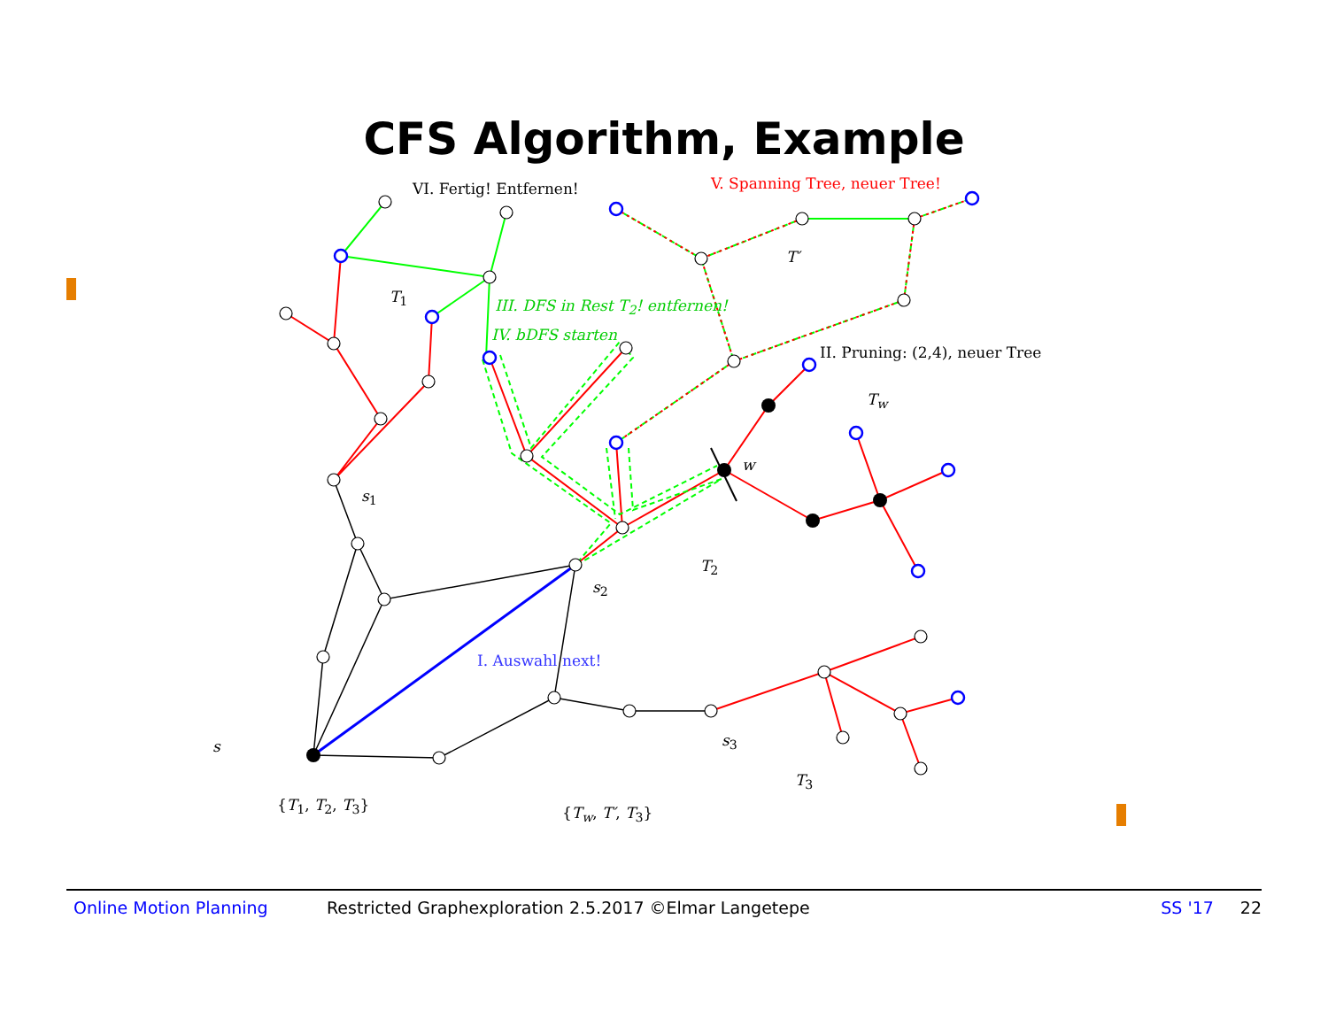CFS Algorithm, Example
VI. Fertig! Entfernen! V. Spanning Tree, neuer Tree!
T′
T<sub>1</sub>
III. DFS in Rest T<sub>2</sub>! entfernen!
IV. bDFS starten
II. Pruning: (2,4), neuer Tree
T<sub>w</sub>
w
s<sub>1</sub>
T<sub>2</sub>
s<sub>2</sub>
I. Auswahl next!
s<sub>3</sub>
s
T<sub>3</sub>
{T<sub>1</sub>, T<sub>2</sub>, T<sub>3</sub>} {T<sub>w</sub>, T′, T<sub>3</sub>}
Online Motion Planning Restricted Graphexploration 2.5.2017 ©Elmar Langetepe SS '17 22